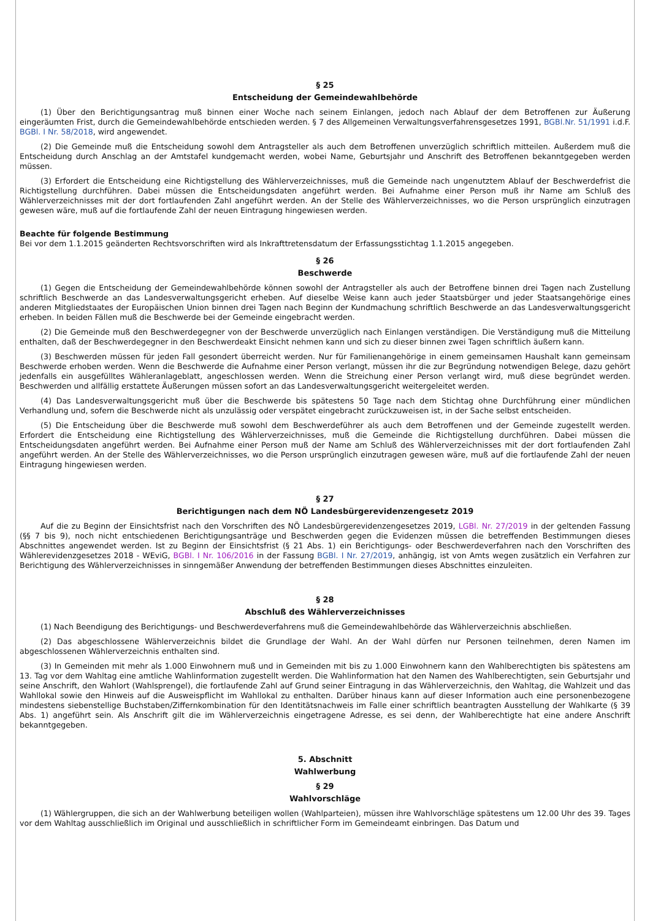§ 25
Entscheidung der Gemeindewahlbehörde
(1) Über den Berichtigungsantrag muß binnen einer Woche nach seinem Einlangen, jedoch nach Ablauf der dem Betroffenen zur Äußerung eingeräumten Frist, durch die Gemeindewahlbehörde entschieden werden. § 7 des Allgemeinen Verwaltungsverfahrensgesetzes 1991, BGBl.Nr. 51/1991 i.d.F. BGBl. I Nr. 58/2018, wird angewendet.
(2) Die Gemeinde muß die Entscheidung sowohl dem Antragsteller als auch dem Betroffenen unverzüglich schriftlich mitteilen. Außerdem muß die Entscheidung durch Anschlag an der Amtstafel kundgemacht werden, wobei Name, Geburtsjahr und Anschrift des Betroffenen bekanntgegeben werden müssen.
(3) Erfordert die Entscheidung eine Richtigstellung des Wählerverzeichnisses, muß die Gemeinde nach ungenutztem Ablauf der Beschwerdefrist die Richtigstellung durchführen. Dabei müssen die Entscheidungsdaten angeführt werden. Bei Aufnahme einer Person muß ihr Name am Schluß des Wählerverzeichnisses mit der dort fortlaufenden Zahl angeführt werden. An der Stelle des Wählerverzeichnisses, wo die Person ursprünglich einzutragen gewesen wäre, muß auf die fortlaufende Zahl der neuen Eintragung hingewiesen werden.
Beachte für folgende Bestimmung
Bei vor dem 1.1.2015 geänderten Rechtsvorschriften wird als Inkrafttretensdatum der Erfassungsstichtag 1.1.2015 angegeben.
§ 26
Beschwerde
(1) Gegen die Entscheidung der Gemeindewahlbehörde können sowohl der Antragsteller als auch der Betroffene binnen drei Tagen nach Zustellung schriftlich Beschwerde an das Landesverwaltungsgericht erheben. Auf dieselbe Weise kann auch jeder Staatsbürger und jeder Staatsangehörige eines anderen Mitgliedstaates der Europäischen Union binnen drei Tagen nach Beginn der Kundmachung schriftlich Beschwerde an das Landesverwaltungsgericht erheben. In beiden Fällen muß die Beschwerde bei der Gemeinde eingebracht werden.
(2) Die Gemeinde muß den Beschwerdegegner von der Beschwerde unverzüglich nach Einlangen verständigen. Die Verständigung muß die Mitteilung enthalten, daß der Beschwerdegegner in den Beschwerdeakt Einsicht nehmen kann und sich zu dieser binnen zwei Tagen schriftlich äußern kann.
(3) Beschwerden müssen für jeden Fall gesondert überreicht werden. Nur für Familienangehörige in einem gemeinsamen Haushalt kann gemeinsam Beschwerde erhoben werden. Wenn die Beschwerde die Aufnahme einer Person verlangt, müssen ihr die zur Begründung notwendigen Belege, dazu gehört jedenfalls ein ausgefülltes Wähleranlageblatt, angeschlossen werden. Wenn die Streichung einer Person verlangt wird, muß diese begründet werden. Beschwerden und allfällig erstattete Äußerungen müssen sofort an das Landesverwaltungsgericht weitergeleitet werden.
(4) Das Landesverwaltungsgericht muß über die Beschwerde bis spätestens 50 Tage nach dem Stichtag ohne Durchführung einer mündlichen Verhandlung und, sofern die Beschwerde nicht als unzulässig oder verspätet eingebracht zurückzuweisen ist, in der Sache selbst entscheiden.
(5) Die Entscheidung über die Beschwerde muß sowohl dem Beschwerdeführer als auch dem Betroffenen und der Gemeinde zugestellt werden. Erfordert die Entscheidung eine Richtigstellung des Wählerverzeichnisses, muß die Gemeinde die Richtigstellung durchführen. Dabei müssen die Entscheidungsdaten angeführt werden. Bei Aufnahme einer Person muß der Name am Schluß des Wählerverzeichnisses mit der dort fortlaufenden Zahl angeführt werden. An der Stelle des Wählerverzeichnisses, wo die Person ursprünglich einzutragen gewesen wäre, muß auf die fortlaufende Zahl der neuen Eintragung hingewiesen werden.
§ 27
Berichtigungen nach dem NÖ Landesbürgerevidenzengesetz 2019
Auf die zu Beginn der Einsichtsfrist nach den Vorschriften des NÖ Landesbürgerevidenzengesetzes 2019, LGBl. Nr. 27/2019 in der geltenden Fassung (§§ 7 bis 9), noch nicht entschiedenen Berichtigungsanträge und Beschwerden gegen die Evidenzen müssen die betreffenden Bestimmungen dieses Abschnittes angewendet werden. Ist zu Beginn der Einsichtsfrist (§ 21 Abs. 1) ein Berichtigungs- oder Beschwerdeverfahren nach den Vorschriften des Wählerevidenzgesetzes 2018 - WEviG, BGBl. I Nr. 106/2016 in der Fassung BGBl. I Nr. 27/2019, anhängig, ist von Amts wegen zusätzlich ein Verfahren zur Berichtigung des Wählerverzeichnisses in sinngemäßer Anwendung der betreffenden Bestimmungen dieses Abschnittes einzuleiten.
§ 28
Abschluß des Wählerverzeichnisses
(1) Nach Beendigung des Berichtigungs- und Beschwerdeverfahrens muß die Gemeindewahlbehörde das Wählerverzeichnis abschließen.
(2) Das abgeschlossene Wählerverzeichnis bildet die Grundlage der Wahl. An der Wahl dürfen nur Personen teilnehmen, deren Namen im abgeschlossenen Wählerverzeichnis enthalten sind.
(3) In Gemeinden mit mehr als 1.000 Einwohnern muß und in Gemeinden mit bis zu 1.000 Einwohnern kann den Wahlberechtigten bis spätestens am 13. Tag vor dem Wahltag eine amtliche Wahlinformation zugestellt werden. Die Wahlinformation hat den Namen des Wahlberechtigten, sein Geburtsjahr und seine Anschrift, den Wahlort (Wahlsprengel), die fortlaufende Zahl auf Grund seiner Eintragung in das Wählerverzeichnis, den Wahltag, die Wahlzeit und das Wahllokal sowie den Hinweis auf die Ausweispflicht im Wahllokal zu enthalten. Darüber hinaus kann auf dieser Information auch eine personenbezogene mindestens siebenstellige Buchstaben/Ziffernkombination für den Identitätsnachweis im Falle einer schriftlich beantragten Ausstellung der Wahlkarte (§ 39 Abs. 1) angeführt sein. Als Anschrift gilt die im Wählerverzeichnis eingetragene Adresse, es sei denn, der Wahlberechtigte hat eine andere Anschrift bekanntgegeben.
5. Abschnitt
Wahlwerbung
§ 29
Wahlvorschläge
(1) Wählergruppen, die sich an der Wahlwerbung beteiligen wollen (Wahlparteien), müssen ihre Wahlvorschläge spätestens um 12.00 Uhr des 39. Tages vor dem Wahltag ausschließlich im Original und ausschließlich in schriftlicher Form im Gemeindeamt einbringen. Das Datum und